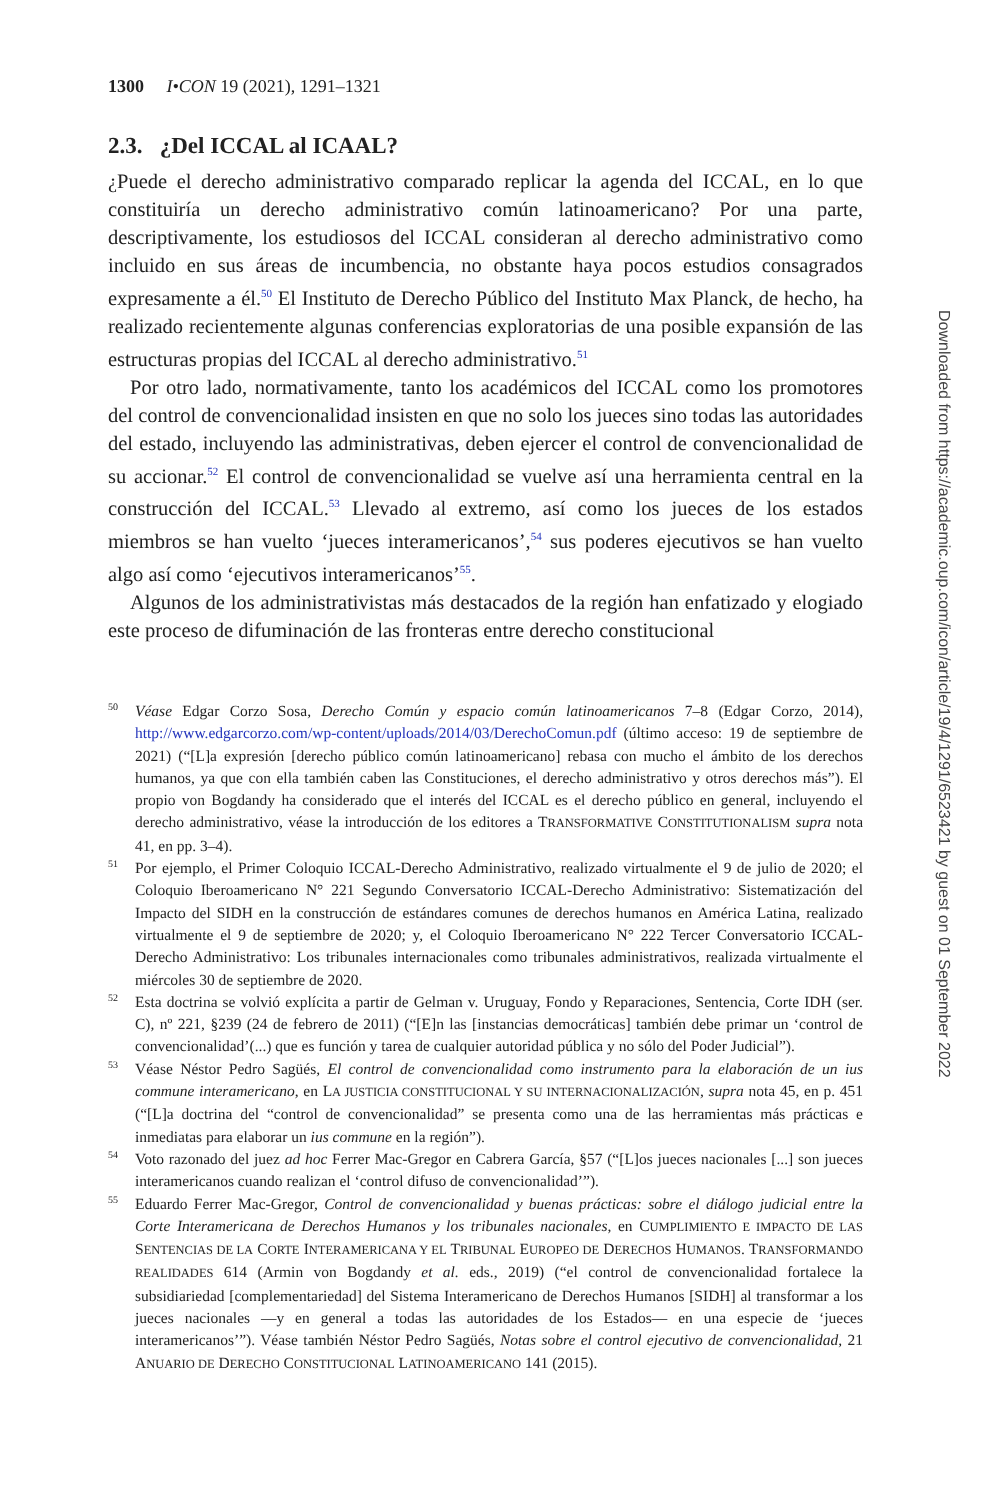1300 I•CON 19 (2021), 1291–1321
2.3. ¿Del ICCAL al ICAAL?
¿Puede el derecho administrativo comparado replicar la agenda del ICCAL, en lo que constituiría un derecho administrativo común latinoamericano? Por una parte, descriptivamente, los estudiosos del ICCAL consideran al derecho administrativo como incluido en sus áreas de incumbencia, no obstante haya pocos estudios consagrados expresamente a él.<sup>50</sup> El Instituto de Derecho Público del Instituto Max Planck, de hecho, ha realizado recientemente algunas conferencias exploratorias de una posible expansión de las estructuras propias del ICCAL al derecho administrativo.<sup>51</sup>
Por otro lado, normativamente, tanto los académicos del ICCAL como los promotores del control de convencionalidad insisten en que no solo los jueces sino todas las autoridades del estado, incluyendo las administrativas, deben ejercer el control de convencionalidad de su accionar.<sup>52</sup> El control de convencionalidad se vuelve así una herramienta central en la construcción del ICCAL.<sup>53</sup> Llevado al extremo, así como los jueces de los estados miembros se han vuelto ‘jueces interamericanos’,<sup>54</sup> sus poderes ejecutivos se han vuelto algo así como ‘ejecutivos interamericanos’<sup>55</sup>.
Algunos de los administrativistas más destacados de la región han enfatizado y elogiado este proceso de difuminación de las fronteras entre derecho constitucional
50 Véase Edgar Corzo Sosa, Derecho Común y espacio común latinoamericanos 7–8 (Edgar Corzo, 2014), http://www.edgarcorzo.com/wp-content/uploads/2014/03/DerechoComun.pdf (último acceso: 19 de septiembre de 2021) (“[L]a expresión [derecho público común latinoamericano] rebasa con mucho el ámbito de los derechos humanos, ya que con ella también caben las Constituciones, el derecho administrativo y otros derechos más”). El propio von Bogdandy ha considerado que el interés del ICCAL es el derecho público en general, incluyendo el derecho administrativo, véase la introducción de los editores a TRANSFORMATIVE CONSTITUTIONALISM supra nota 41, en pp. 3–4).
51 Por ejemplo, el Primer Coloquio ICCAL-Derecho Administrativo, realizado virtualmente el 9 de julio de 2020; el Coloquio Iberoamericano N° 221 Segundo Conversatorio ICCAL-Derecho Administrativo: Sistematización del Impacto del SIDH en la construcción de estándares comunes de derechos humanos en América Latina, realizado virtualmente el 9 de septiembre de 2020; y, el Coloquio Iberoamericano N° 222 Tercer Conversatorio ICCAL-Derecho Administrativo: Los tribunales internacionales como tribunales administrativos, realizada virtualmente el miércoles 30 de septiembre de 2020.
52 Esta doctrina se volvió explícita a partir de Gelman v. Uruguay, Fondo y Reparaciones, Sentencia, Corte IDH (ser. C), nº 221, §239 (24 de febrero de 2011) (“[E]n las [instancias democráticas] también debe primar un ‘control de convencionalidad’(...) que es función y tarea de cualquier autoridad pública y no sólo del Poder Judicial”).
53 Véase Néstor Pedro Sagüés, El control de convencionalidad como instrumento para la elaboración de un ius commune interamericano, en LA JUSTICIA CONSTITUCIONAL Y SU INTERNACIONALIZACIÓN, supra nota 45, en p. 451 (“[L]a doctrina del “control de convencionalidad” se presenta como una de las herramientas más prácticas e inmediatas para elaborar un ius commune en la región”).
54 Voto razonado del juez ad hoc Ferrer Mac-Gregor en Cabrera García, §57 (“[L]os jueces nacionales [...] son jueces interamericanos cuando realizan el ‘control difuso de convencionalidad’”).
55 Eduardo Ferrer Mac-Gregor, Control de convencionalidad y buenas prácticas: sobre el diálogo judicial entre la Corte Interamericana de Derechos Humanos y los tribunales nacionales, en CUMPLIMIENTO E IMPACTO DE LAS SENTENCIAS DE LA CORTE INTERAMERICANA Y EL TRIBUNAL EUROPEO DE DERECHOS HUMANOS. TRANSFORMANDO REALIDADES 614 (Armin von Bogdandy et al. eds., 2019) (“el control de convencionalidad fortalece la subsidiariedad [complementariedad] del Sistema Interamericano de Derechos Humanos [SIDH] al transformar a los jueces nacionales —y en general a todas las autoridades de los Estados— en una especie de ‘jueces interamericanos’”). Véase también Néstor Pedro Sagüés, Notas sobre el control ejecutivo de convencionalidad, 21 ANUARIO DE DERECHO CONSTITUCIONAL LATINOAMERICANO 141 (2015).
Downloaded from https://academic.oup.com/icon/article/19/4/1291/6523421 by guest on 01 September 2022